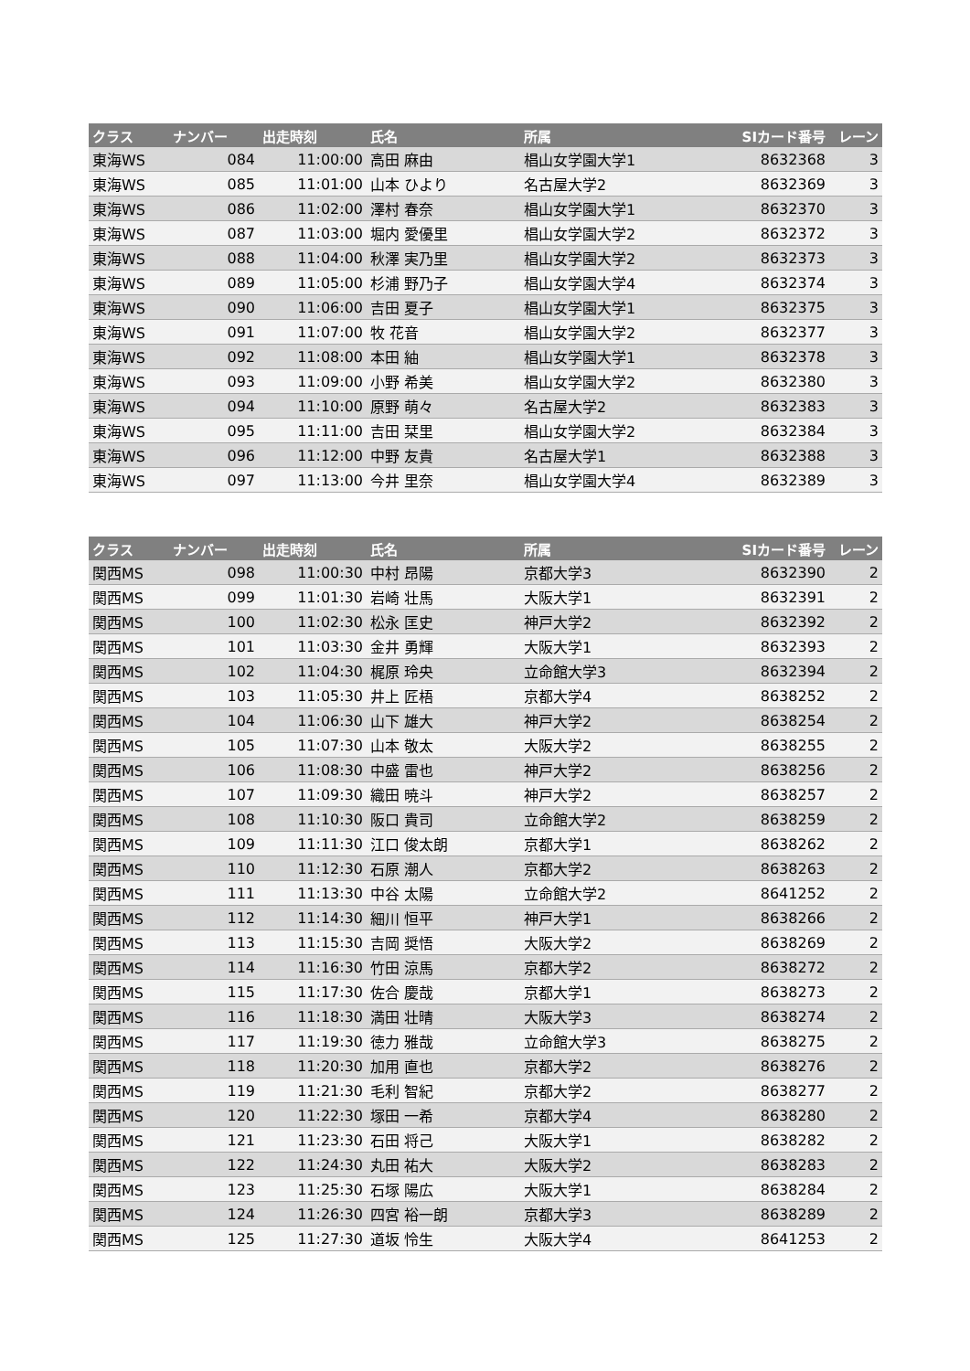| クラス | ナンバー | 出走時刻 | 氏名 | 所属 | SIカード番号 | レーン |
| --- | --- | --- | --- | --- | --- | --- |
| 東海WS | 084 | 11:00:00 | 高田 麻由 | 椙山女学園大学1 | 8632368 | 3 |
| 東海WS | 085 | 11:01:00 | 山本 ひより | 名古屋大学2 | 8632369 | 3 |
| 東海WS | 086 | 11:02:00 | 澤村 春奈 | 椙山女学園大学1 | 8632370 | 3 |
| 東海WS | 087 | 11:03:00 | 堀内 愛優里 | 椙山女学園大学2 | 8632372 | 3 |
| 東海WS | 088 | 11:04:00 | 秋澤 実乃里 | 椙山女学園大学2 | 8632373 | 3 |
| 東海WS | 089 | 11:05:00 | 杉浦 野乃子 | 椙山女学園大学4 | 8632374 | 3 |
| 東海WS | 090 | 11:06:00 | 吉田 夏子 | 椙山女学園大学1 | 8632375 | 3 |
| 東海WS | 091 | 11:07:00 | 牧 花音 | 椙山女学園大学2 | 8632377 | 3 |
| 東海WS | 092 | 11:08:00 | 本田 紬 | 椙山女学園大学1 | 8632378 | 3 |
| 東海WS | 093 | 11:09:00 | 小野 希美 | 椙山女学園大学2 | 8632380 | 3 |
| 東海WS | 094 | 11:10:00 | 原野 萌々 | 名古屋大学2 | 8632383 | 3 |
| 東海WS | 095 | 11:11:00 | 吉田 栞里 | 椙山女学園大学2 | 8632384 | 3 |
| 東海WS | 096 | 11:12:00 | 中野 友貴 | 名古屋大学1 | 8632388 | 3 |
| 東海WS | 097 | 11:13:00 | 今井 里奈 | 椙山女学園大学4 | 8632389 | 3 |
| クラス | ナンバー | 出走時刻 | 氏名 | 所属 | SIカード番号 | レーン |
| --- | --- | --- | --- | --- | --- | --- |
| 関西MS | 098 | 11:00:30 | 中村 昂陽 | 京都大学3 | 8632390 | 2 |
| 関西MS | 099 | 11:01:30 | 岩崎 壮馬 | 大阪大学1 | 8632391 | 2 |
| 関西MS | 100 | 11:02:30 | 松永 匡史 | 神戸大学2 | 8632392 | 2 |
| 関西MS | 101 | 11:03:30 | 金井 勇輝 | 大阪大学1 | 8632393 | 2 |
| 関西MS | 102 | 11:04:30 | 梶原 玲央 | 立命館大学3 | 8632394 | 2 |
| 関西MS | 103 | 11:05:30 | 井上 匠梧 | 京都大学4 | 8638252 | 2 |
| 関西MS | 104 | 11:06:30 | 山下 雄大 | 神戸大学2 | 8638254 | 2 |
| 関西MS | 105 | 11:07:30 | 山本 敬太 | 大阪大学2 | 8638255 | 2 |
| 関西MS | 106 | 11:08:30 | 中盛 雷也 | 神戸大学2 | 8638256 | 2 |
| 関西MS | 107 | 11:09:30 | 織田 暁斗 | 神戸大学2 | 8638257 | 2 |
| 関西MS | 108 | 11:10:30 | 阪口 貴司 | 立命館大学2 | 8638259 | 2 |
| 関西MS | 109 | 11:11:30 | 江口 俊太朗 | 京都大学1 | 8638262 | 2 |
| 関西MS | 110 | 11:12:30 | 石原 潮人 | 京都大学2 | 8638263 | 2 |
| 関西MS | 111 | 11:13:30 | 中谷 太陽 | 立命館大学2 | 8641252 | 2 |
| 関西MS | 112 | 11:14:30 | 細川 恒平 | 神戸大学1 | 8638266 | 2 |
| 関西MS | 113 | 11:15:30 | 吉岡 奨悟 | 大阪大学2 | 8638269 | 2 |
| 関西MS | 114 | 11:16:30 | 竹田 涼馬 | 京都大学2 | 8638272 | 2 |
| 関西MS | 115 | 11:17:30 | 佐合 慶哉 | 京都大学1 | 8638273 | 2 |
| 関西MS | 116 | 11:18:30 | 満田 壮晴 | 大阪大学3 | 8638274 | 2 |
| 関西MS | 117 | 11:19:30 | 徳力 雅哉 | 立命館大学3 | 8638275 | 2 |
| 関西MS | 118 | 11:20:30 | 加用 直也 | 京都大学2 | 8638276 | 2 |
| 関西MS | 119 | 11:21:30 | 毛利 智紀 | 京都大学2 | 8638277 | 2 |
| 関西MS | 120 | 11:22:30 | 塚田 一希 | 京都大学4 | 8638280 | 2 |
| 関西MS | 121 | 11:23:30 | 石田 将己 | 大阪大学1 | 8638282 | 2 |
| 関西MS | 122 | 11:24:30 | 丸田 祐大 | 大阪大学2 | 8638283 | 2 |
| 関西MS | 123 | 11:25:30 | 石塚 陽広 | 大阪大学1 | 8638284 | 2 |
| 関西MS | 124 | 11:26:30 | 四宮 裕一朗 | 京都大学3 | 8638289 | 2 |
| 関西MS | 125 | 11:27:30 | 道坂 怜生 | 大阪大学4 | 8641253 | 2 |